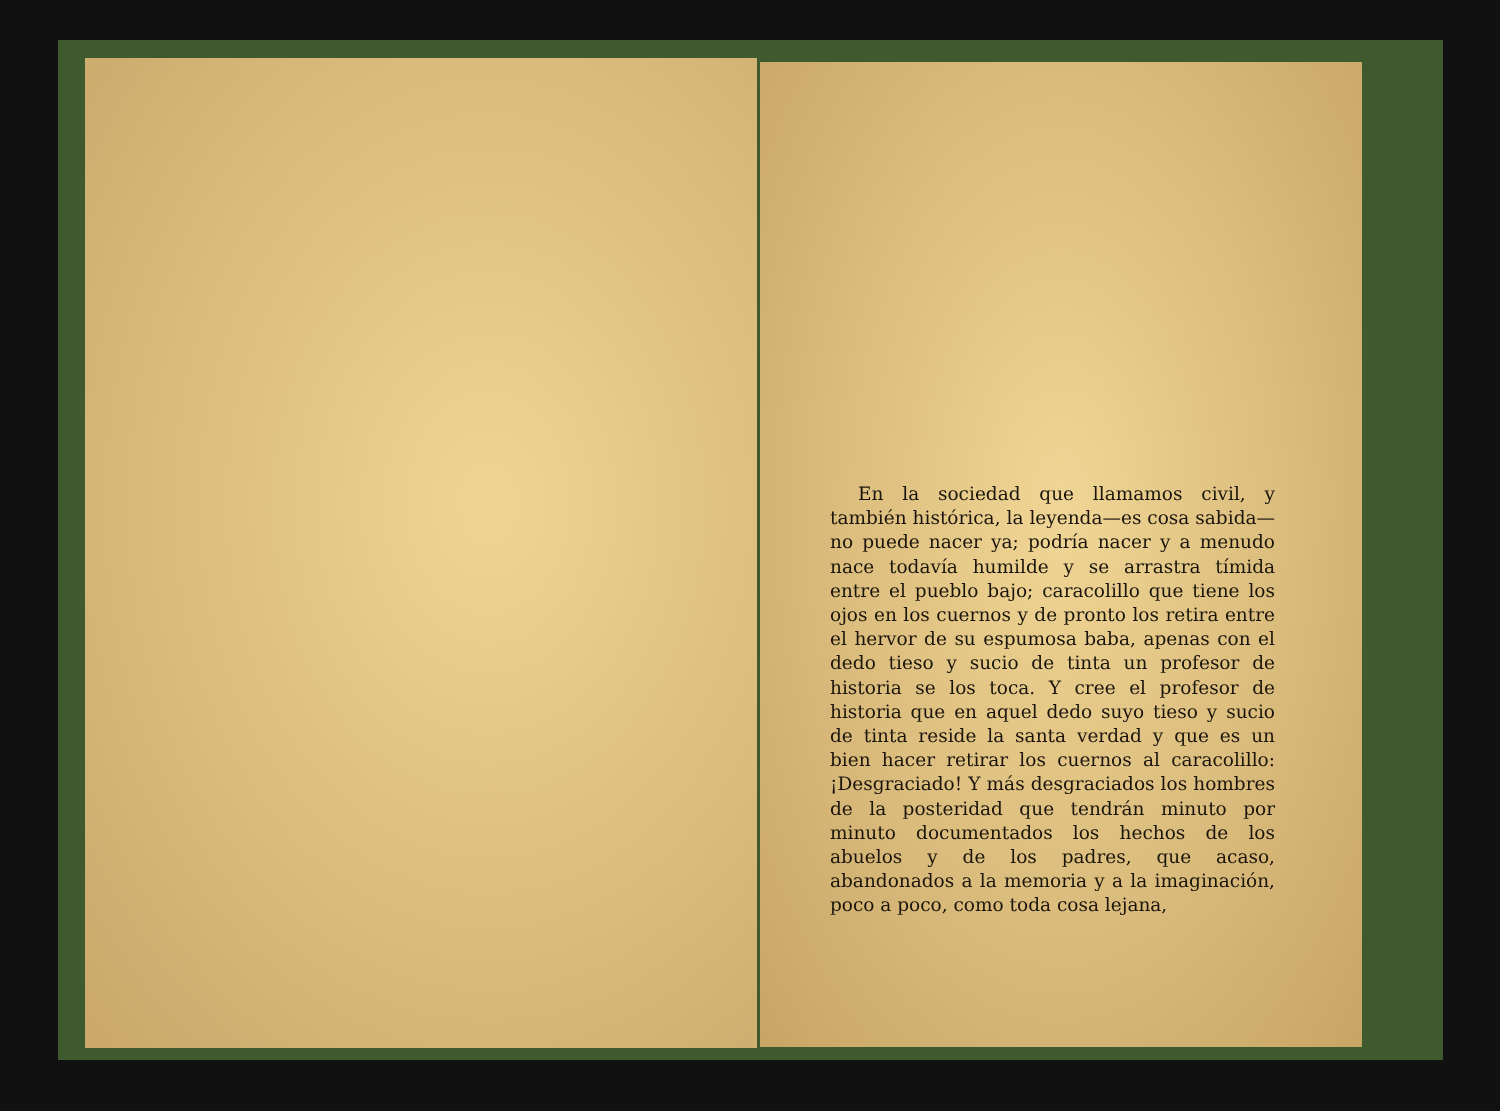En la sociedad que llamamos civil, y también histórica, la leyenda—es cosa sabida—no puede nacer ya; podría nacer y a menudo nace todavía humilde y se arrastra tímida entre el pueblo bajo; caracolillo que tiene los ojos en los cuernos y de pronto los retira entre el hervor de su espumosa baba, apenas con el dedo tieso y sucio de tinta un profesor de historia se los toca. Y cree el profesor de historia que en aquel dedo suyo tieso y sucio de tinta reside la santa verdad y que es un bien hacer retirar los cuernos al caracolillo: ¡Desgraciado! Y más desgraciados los hombres de la posteridad que tendrán minuto por minuto documentados los hechos de los abuelos y de los padres, que acaso, abandonados a la memoria y a la imaginación, poco a poco, como toda cosa lejana,